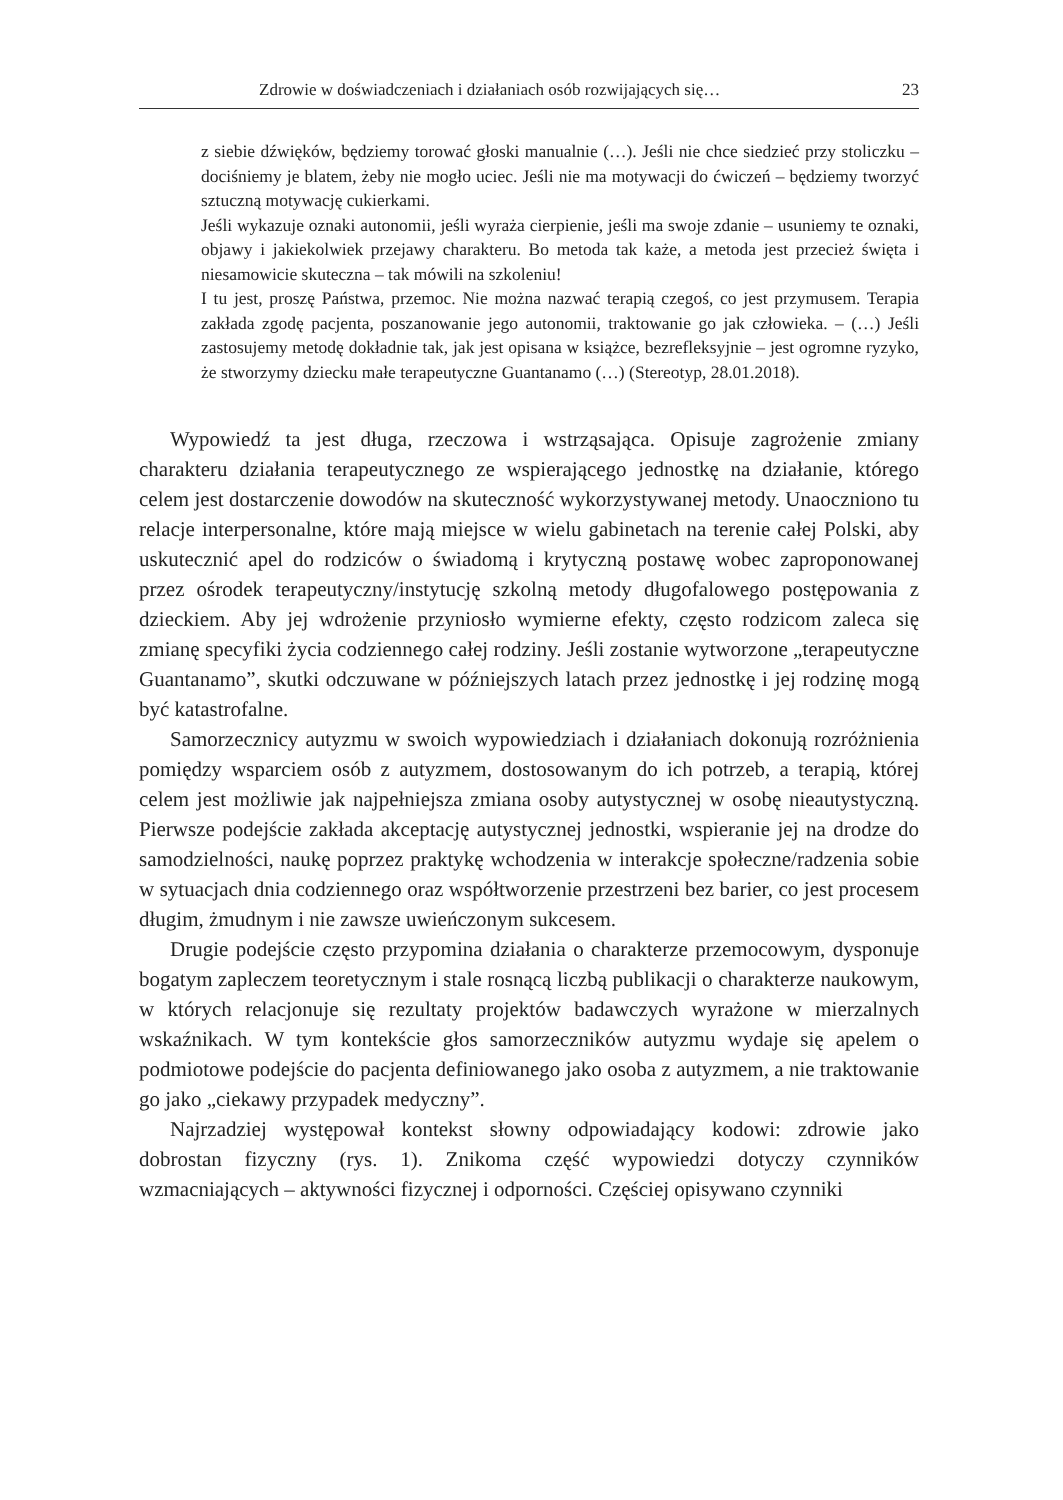Zdrowie w doświadczeniach i działaniach osób rozwijających się… 23
z siebie dźwięków, będziemy torować głoski manualnie (…). Jeśli nie chce siedzieć przy stoliczku – dociśniemy je blatem, żeby nie mogło uciec. Jeśli nie ma motywacji do ćwiczeń – będziemy tworzyć sztuczną motywację cukierkami.
Jeśli wykazuje oznaki autonomii, jeśli wyraża cierpienie, jeśli ma swoje zdanie – usuniemy te oznaki, objawy i jakiekolwiek przejawy charakteru. Bo metoda tak każe, a metoda jest przecież święta i niesamowicie skuteczna – tak mówili na szkoleniu!
I tu jest, proszę Państwa, przemoc. Nie można nazwać terapią czegoś, co jest przymusem. Terapia zakłada zgodę pacjenta, poszanowanie jego autonomii, traktowanie go jak człowieka. – (…) Jeśli zastosujemy metodę dokładnie tak, jak jest opisana w książce, bezrefleksyjnie – jest ogromne ryzyko, że stworzymy dziecku małe terapeutyczne Guantanamo (…) (Stereotyp, 28.01.2018).
Wypowiedź ta jest długa, rzeczowa i wstrząsająca. Opisuje zagrożenie zmiany charakteru działania terapeutycznego ze wspierającego jednostkę na działanie, którego celem jest dostarczenie dowodów na skuteczność wykorzystywanej metody. Unaoczniono tu relacje interpersonalne, które mają miejsce w wielu gabinetach na terenie całej Polski, aby uskutecznić apel do rodziców o świadomą i krytyczną postawę wobec zaproponowanej przez ośrodek terapeutyczny/instytucję szkolną metody długofalowego postępowania z dzieckiem. Aby jej wdrożenie przyniosło wymierne efekty, często rodzicom zaleca się zmianę specyfiki życia codziennego całej rodziny. Jeśli zostanie wytworzone „terapeutyczne Guantanamo”, skutki odczuwane w późniejszych latach przez jednostkę i jej rodzinę mogą być katastrofalne.
Samorzecznicy autyzmu w swoich wypowiedziach i działaniach dokonują rozróżnienia pomiędzy wsparciem osób z autyzmem, dostosowanym do ich potrzeb, a terapią, której celem jest możliwie jak najpełniejsza zmiana osoby autystycznej w osobę nieautystyczną. Pierwsze podejście zakłada akceptację autystycznej jednostki, wspieranie jej na drodze do samodzielności, naukę poprzez praktykę wchodzenia w interakcje społeczne/radzenia sobie w sytuacjach dnia codziennego oraz współtworzenie przestrzeni bez barier, co jest procesem długim, żmudnym i nie zawsze uwieńczonym sukcesem.
Drugie podejście często przypomina działania o charakterze przemocowym, dysponuje bogatym zapleczem teoretycznym i stale rosnącą liczbą publikacji o charakterze naukowym, w których relacjonuje się rezultaty projektów badawczych wyrażone w mierzalnych wskaźnikach. W tym kontekście głos samorzeczników autyzmu wydaje się apelem o podmiotowe podejście do pacjenta definiowanego jako osoba z autyzmem, a nie traktowanie go jako „ciekawy przypadek medyczny”.
Najrzadziej występował kontekst słowny odpowiadający kodowi: zdrowie jako dobrostan fizyczny (rys. 1). Znikoma część wypowiedzi dotyczy czynników wzmacniających – aktywności fizycznej i odporności. Częściej opisywano czynniki